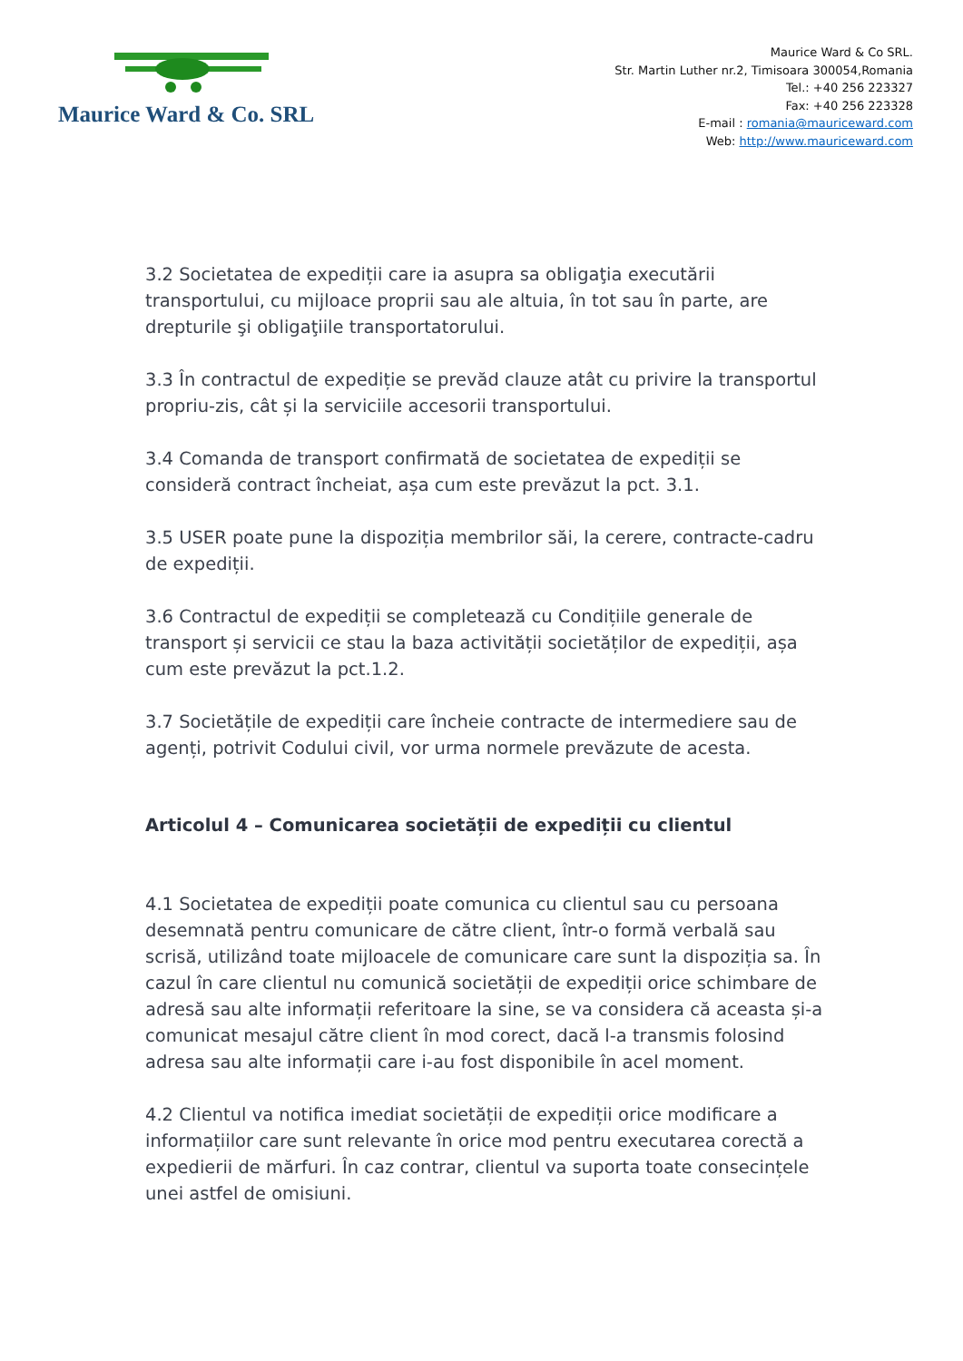Maurice Ward & Co. SRL
Maurice Ward & Co SRL.
Str. Martin Luther nr.2, Timisoara 300054,Romania
Tel.: +40 256 223327
Fax: +40 256 223328
E-mail : romania@mauriceward.com
Web: http://www.mauriceward.com
3.2 Societatea de expediții care ia asupra sa obligaţia executării transportului, cu mijloace proprii sau ale altuia, în tot sau în parte, are drepturile şi obligaţiile transportatorului.
3.3 În contractul de expediție se prevăd clauze atât cu privire la transportul propriu-zis, cât și la serviciile accesorii transportului.
3.4 Comanda de transport confirmată de societatea de expediții se consideră contract încheiat, așa cum este prevăzut la pct. 3.1.
3.5 USER poate pune la dispoziția membrilor săi, la cerere, contracte-cadru de expediții.
3.6 Contractul de expediții se completează cu Condițiile generale de transport și servicii ce stau la baza activității societăților de expediții, așa cum este prevăzut la pct.1.2.
3.7 Societățile de expediții care încheie contracte de intermediere sau de agenți, potrivit Codului civil, vor urma normele prevăzute de acesta.
Articolul 4 – Comunicarea societății de expediții cu clientul
4.1 Societatea de expediții poate comunica cu clientul sau cu persoana desemnată pentru comunicare de către client, într-o formă verbală sau scrisă, utilizând toate mijloacele de comunicare care sunt la dispoziția sa. În cazul în care clientul nu comunică societății de expediții orice schimbare de adresă sau alte informații referitoare la sine, se va considera că aceasta și-a comunicat mesajul către client în mod corect, dacă l-a transmis folosind adresa sau alte informații care i-au fost disponibile în acel moment.
4.2 Clientul va notifica imediat societății de expediții orice modificare a informațiilor care sunt relevante în orice mod pentru executarea corectă a expedierii de mărfuri. În caz contrar, clientul va suporta toate consecințele unei astfel de omisiuni.